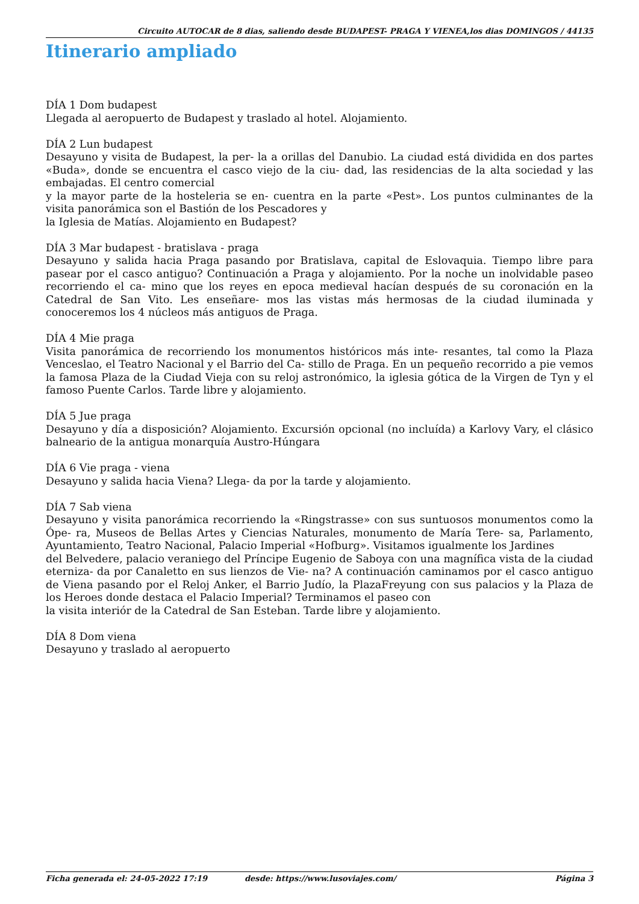Circuito AUTOCAR de 8 dias, saliendo desde BUDAPEST- PRAGA Y VIENEA,los dias DOMINGOS / 44135
Itinerario ampliado
DÍA 1 Dom budapest
Llegada al aeropuerto de Budapest y traslado al hotel. Alojamiento.
DÍA 2 Lun budapest
Desayuno y visita de Budapest, la per- la a orillas del Danubio. La ciudad está dividida en dos partes «Buda», donde se encuentra el casco viejo de la ciu- dad, las residencias de la alta sociedad y las embajadas. El centro comercial
y la mayor parte de la hosteleria se en- cuentra en la parte «Pest». Los puntos culminantes de la visita panorámica son el Bastión de los Pescadores y
la Iglesia de Matías. Alojamiento en Budapest?
DÍA 3 Mar budapest - bratislava - praga
Desayuno y salida hacia Praga pasando por Bratislava, capital de Eslovaquia. Tiempo libre para pasear por el casco antiguo? Continuación a Praga y alojamiento. Por la noche un inolvidable paseo recorriendo el ca- mino que los reyes en epoca medieval hacían después de su coronación en la Catedral de San Vito. Les enseñare- mos las vistas más hermosas de la ciudad iluminada y conoceremos los 4 núcleos más antiguos de Praga.
DÍA 4 Mie praga
Visita panorámica de recorriendo los monumentos históricos más inte- resantes, tal como la Plaza Venceslao, el Teatro Nacional y el Barrio del Ca- stillo de Praga. En un pequeño recorrido a pie vemos la famosa Plaza de la Ciudad Vieja con su reloj astronómico, la iglesia gótica de la Virgen de Tyn y el famoso Puente Carlos. Tarde libre y alojamiento.
DÍA 5 Jue praga
Desayuno y día a disposición? Alojamiento. Excursión opcional (no incluída) a Karlovy Vary, el clásico balneario de la antigua monarquía Austro-Húngara
DÍA 6 Vie praga - viena
Desayuno y salida hacia Viena? Llega- da por la tarde y alojamiento.
DÍA 7 Sab viena
Desayuno y visita panorámica recorriendo la «Ringstrasse» con sus suntuosos monumentos como la Ópe- ra, Museos de Bellas Artes y Ciencias Naturales, monumento de María Tere- sa, Parlamento, Ayuntamiento, Teatro Nacional, Palacio Imperial «Hofburg». Visitamos igualmente los Jardines
del Belvedere, palacio veraniego del Príncipe Eugenio de Saboya con una magnífica vista de la ciudad eterniza- da por Canaletto en sus lienzos de Vie- na? A continuación caminamos por el casco antiguo de Viena pasando por el Reloj Anker, el Barrio Judío, la PlazaFreyung con sus palacios y la Plaza de los Heroes donde destaca el Palacio Imperial? Terminamos el paseo con
la visita interiór de la Catedral de San Esteban. Tarde libre y alojamiento.
DÍA 8 Dom viena
Desayuno y traslado al aeropuerto
Ficha generada el: 24-05-2022 17:19 desde: https://www.lusoviajes.com/ Página 3